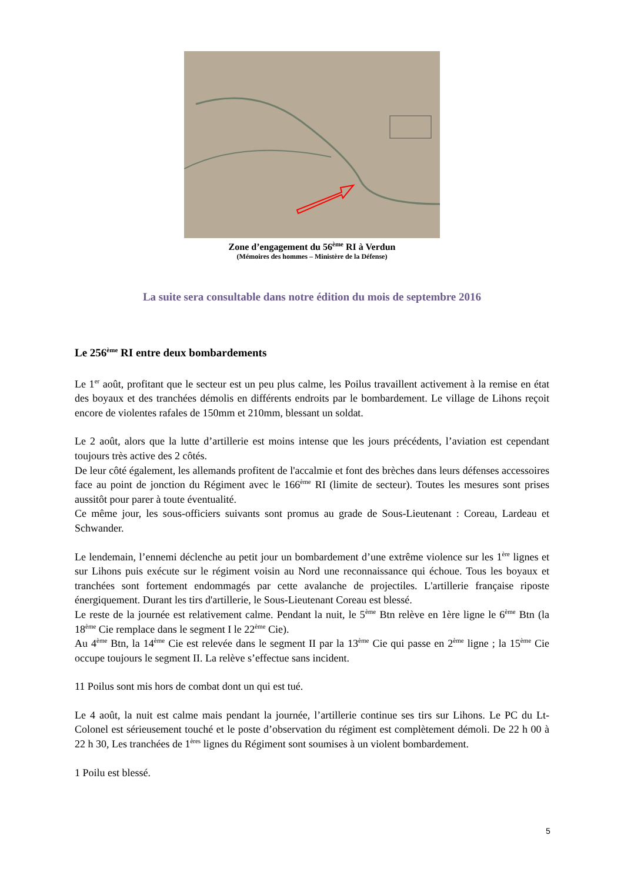Zone d’engagement du 56<sup>ème</sup> RI à Verdun
(Mémoires des hommes – Ministère de la Défense)
La suite sera consultable dans notre édition du mois de septembre 2016
Le 256<sup>ème</sup> RI entre deux bombardements
Le 1<sup>er</sup> août, profitant que le secteur est un peu plus calme, les Poilus travaillent activement à la remise en état des boyaux et des tranchées démolis en différents endroits par le bombardement. Le village de Lihons reçoit encore de violentes rafales de 150mm et 210mm, blessant un soldat.
Le 2 août, alors que la lutte d’artillerie est moins intense que les jours précédents, l’aviation est cependant toujours très active des 2 côtés.
De leur côté également, les allemands profitent de l'accalmie et font des brèches dans leurs défenses accessoires face au point de jonction du Régiment avec le 166<sup>ème</sup> RI (limite de secteur). Toutes les mesures sont prises aussitôt pour parer à toute éventualité.
Ce même jour, les sous-officiers suivants sont promus au grade de Sous-Lieutenant : Coreau, Lardeau et Schwander.
Le lendemain, l’ennemi déclenche au petit jour un bombardement d’une extrême violence sur les 1<sup>ère</sup> lignes et sur Lihons puis exécute sur le régiment voisin au Nord une reconnaissance qui échoue. Tous les boyaux et tranchées sont fortement endommagés par cette avalanche de projectiles. L'artillerie française riposte énergiquement. Durant les tirs d'artillerie, le Sous-Lieutenant Coreau est blessé.
Le reste de la journée est relativement calme. Pendant la nuit, le 5<sup>ème</sup> Btn relève en 1ère ligne le 6<sup>ème</sup> Btn (la 18<sup>ème</sup> Cie remplace dans le segment I le 22<sup>ème</sup> Cie).
Au 4<sup>ème</sup> Btn, la 14<sup>ème</sup> Cie est relevée dans le segment II par la 13<sup>ème</sup> Cie qui passe en 2<sup>ème</sup> ligne ; la 15<sup>ème</sup> Cie occupe toujours le segment II. La relève s’effectue sans incident.
11 Poilus sont mis hors de combat dont un qui est tué.
Le 4 août, la nuit est calme mais pendant la journée, l’artillerie continue ses tirs sur Lihons. Le PC du Lt-Colonel est sérieusement touché et le poste d’observation du régiment est complètement démoli. De 22 h 00 à 22 h 30, Les tranchées de 1<sup>ères</sup> lignes du Régiment sont soumises à un violent bombardement.
1 Poilu est blessé.
5